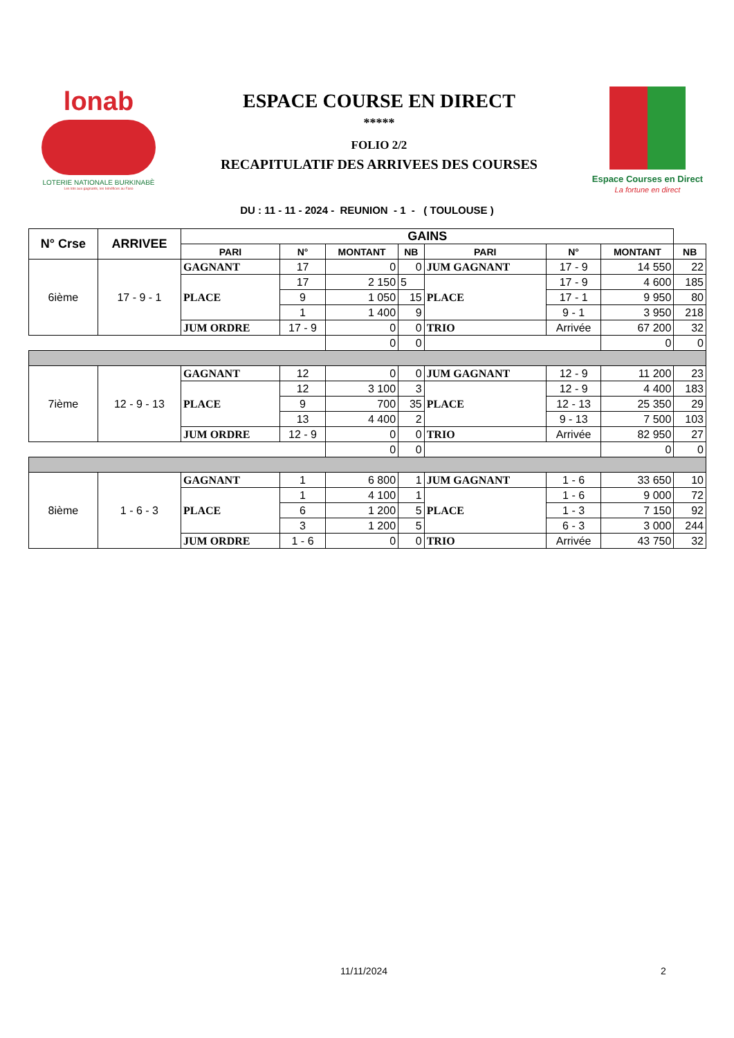lonab
LOTERIE NATIONALE BURKINABÈ
Les lots aux gagnants, les bénéfices au Faso
ESPACE COURSE EN DIRECT
*****
FOLIO 2/2
RECAPITULATIF DES ARRIVEES DES COURSES
Espace Courses en Direct
La fortune en direct
DU : 11 - 11 - 2024 - REUNION - 1 - ( TOULOUSE )
| N° Crse | ARRIVEE | GAINS | | | | | | | |
| | | PARI | N° | MONTANT | NB | PARI | N° | MONTANT | NB |
| 6ième | 17 - 9 - 1 | GAGNANT | 17 | 0 | 0 | JUM GAGNANT | 17 - 9 | 14 550 | 22 |
| | | PLACE | 17 | 2 150 | 5 | PLACE | 17 - 9 | 4 600 | 185 |
| | | | 9 | 1 050 | 15 | | 17 - 1 | 9 950 | 80 |
| | | | 1 | 1 400 | 9 | | 9 - 1 | 3 950 | 218 |
| | | JUM ORDRE | 17 - 9 | 0 | 0 | TRIO | Arrivée | 67 200 | 32 |
| | | | | 0 | 0 | | | 0 | 0 |
| 7ième | 12 - 9 - 13 | GAGNANT | 12 | 0 | 0 | JUM GAGNANT | 12 - 9 | 11 200 | 23 |
| | | PLACE | 12 | 3 100 | 3 | PLACE | 12 - 9 | 4 400 | 183 |
| | | | 9 | 700 | 35 | | 12 - 13 | 25 350 | 29 |
| | | | 13 | 4 400 | 2 | | 9 - 13 | 7 500 | 103 |
| | | JUM ORDRE | 12 - 9 | 0 | 0 | TRIO | Arrivée | 82 950 | 27 |
| | | | | 0 | 0 | | | 0 | 0 |
| 8ième | 1 - 6 - 3 | GAGNANT | 1 | 6 800 | 1 | JUM GAGNANT | 1 - 6 | 33 650 | 10 |
| | | PLACE | 1 | 4 100 | 1 | PLACE | 1 - 6 | 9 000 | 72 |
| | | | 6 | 1 200 | 5 | | 1 - 3 | 7 150 | 92 |
| | | | 3 | 1 200 | 5 | | 6 - 3 | 3 000 | 244 |
| | | JUM ORDRE | 1 - 6 | 0 | 0 | TRIO | Arrivée | 43 750 | 32 |
11/11/2024 2